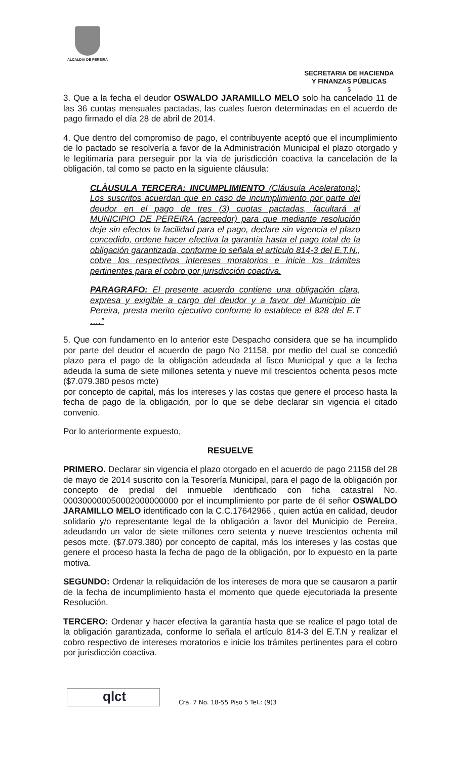ALCALDIA DE PEREIRA
SECRETARIA DE HACIENDA
Y FINANZAS PÚBLICAS
5
3. Que a la fecha el deudor OSWALDO JARAMILLO MELO solo ha cancelado 11 de las 36 cuotas mensuales pactadas, las cuales fueron determinadas en el acuerdo de pago firmado el día 28 de abril de 2014.
4. Que dentro del compromiso de pago, el contribuyente aceptó que el incumplimiento de lo pactado se resolvería a favor de la Administración Municipal el plazo otorgado y le legitimaría para perseguir por la vía de jurisdicción coactiva la cancelación de la obligación, tal como se pacto en la siguiente cláusula:
CLÀUSULA TERCERA: INCUMPLIMIENTO (Cláusula Aceleratoria): Los suscritos acuerdan que en caso de incumplimiento por parte del deudor en el pago de tres (3) cuotas pactadas, facultará al MUNICIPIO DE PEREIRA (acreedor) para que mediante resolución deje sin efectos la facilidad para el pago, declare sin vigencia el plazo concedido, ordene hacer efectiva la garantía hasta el pago total de la obligación garantizada, conforme lo señala el artículo 814-3 del E.T.N., cobre los respectivos intereses moratorios e inicie los trámites pertinentes para el cobro por jurisdicción coactiva.
PARAGRAFO: El presente acuerdo contiene una obligación clara, expresa y exigible a cargo del deudor y a favor del Municipio de Pereira, presta merito ejecutivo conforme lo establece el 828 del E.T ….”
5. Que con fundamento en lo anterior este Despacho considera que se ha incumplido por parte del deudor el acuerdo de pago No 21158, por medio del cual se concedió plazo para el pago de la obligación adeudada al fisco Municipal y que a la fecha adeuda la suma de siete millones setenta y nueve mil trescientos ochenta pesos mcte ($7.079.380 pesos mcte)
por concepto de capital, más los intereses y las costas que genere el proceso hasta la fecha de pago de la obligación, por lo que se debe declarar sin vigencia el citado convenio.
Por lo anteriormente expuesto,
RESUELVE
PRIMERO. Declarar sin vigencia el plazo otorgado en el acuerdo de pago 21158 del 28 de mayo de 2014 suscrito con la Tesorería Municipal, para el pago de la obligación por concepto de predial del inmueble identificado con ficha catastral No. 000300000050002000000000 por el incumplimiento por parte de él señor OSWALDO JARAMILLO MELO identificado con la C.C.17642966 , quien actúa en calidad, deudor solidario y/o representante legal de la obligación a favor del Municipio de Pereira, adeudando un valor de siete millones cero setenta y nueve trescientos ochenta mil pesos mcte. ($7.079.380) por concepto de capital, más los intereses y las costas que genere el proceso hasta la fecha de pago de la obligación, por lo expuesto en la parte motiva.
SEGUNDO: Ordenar la reliquidación de los intereses de mora que se causaron a partir de la fecha de incumplimiento hasta el momento que quede ejecutoriada la presente Resolución.
TERCERO: Ordenar y hacer efectiva la garantía hasta que se realice el pago total de la obligación garantizada, conforme lo señala el artículo 814-3 del E.T.N y realizar el cobro respectivo de intereses moratorios e inicie los trámites pertinentes para el cobro por jurisdicción coactiva.
qlct
Cra. 7 No. 18-55 Piso 5 Tel.: (9)3